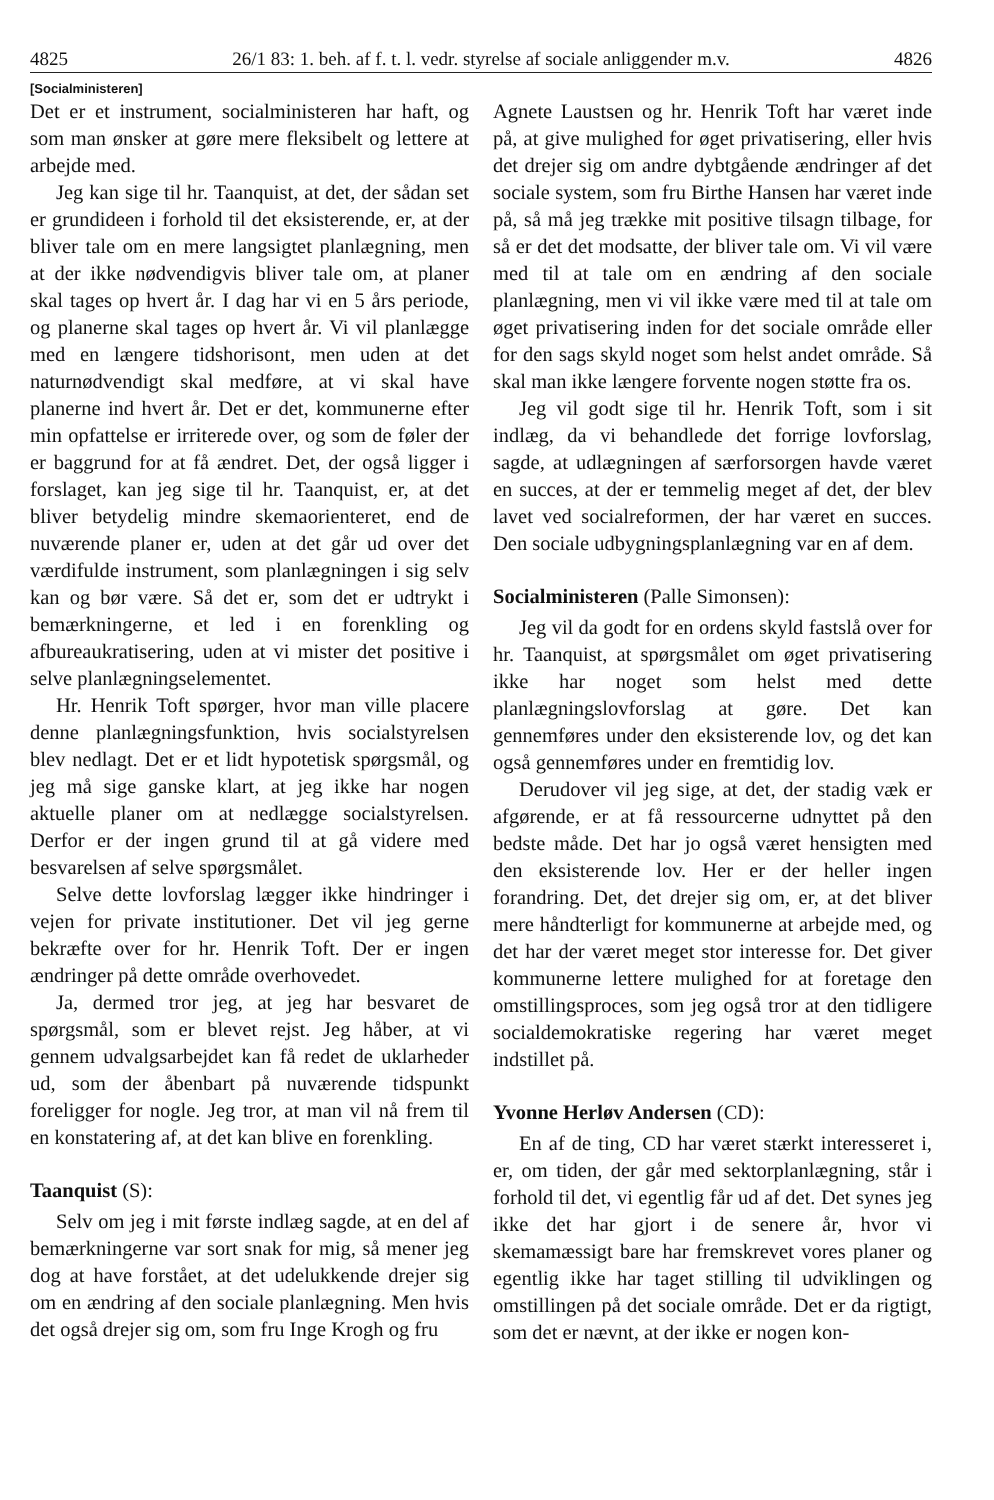4825 26/1 83: 1. beh. af f. t. l. vedr. styrelse af sociale anliggender m.v. 4826
[Socialministeren]
Det er et instrument, socialministeren har haft, og som man ønsker at gøre mere fleksibelt og lettere at arbejde med.
Jeg kan sige til hr. Taanquist, at det, der sådan set er grundideen i forhold til det eksisterende, er, at der bliver tale om en mere langsigtet planlægning, men at der ikke nødvendigvis bliver tale om, at planer skal tages op hvert år. I dag har vi en 5 års periode, og planerne skal tages op hvert år. Vi vil planlægge med en længere tidshorisont, men uden at det naturnødvendigt skal medføre, at vi skal have planerne ind hvert år. Det er det, kommunerne efter min opfattelse er irriterede over, og som de føler der er baggrund for at få ændret. Det, der også ligger i forslaget, kan jeg sige til hr. Taanquist, er, at det bliver betydelig mindre skemaorienteret, end de nuværende planer er, uden at det går ud over det værdifulde instrument, som planlægningen i sig selv kan og bør være. Så det er, som det er udtrykt i bemærkningerne, et led i en forenkling og afbureaukratisering, uden at vi mister det positive i selve planlægningselementet.
Hr. Henrik Toft spørger, hvor man ville placere denne planlægningsfunktion, hvis socialstyrelsen blev nedlagt. Det er et lidt hypotetisk spørgsmål, og jeg må sige ganske klart, at jeg ikke har nogen aktuelle planer om at nedlægge socialstyrelsen. Derfor er der ingen grund til at gå videre med besvarelsen af selve spørgsmålet.
Selve dette lovforslag lægger ikke hindringer i vejen for private institutioner. Det vil jeg gerne bekræfte over for hr. Henrik Toft. Der er ingen ændringer på dette område overhovedet.
Ja, dermed tror jeg, at jeg har besvaret de spørgsmål, som er blevet rejst. Jeg håber, at vi gennem udvalgsarbejdet kan få redet de uklarheder ud, som der åbenbart på nuværende tidspunkt foreligger for nogle. Jeg tror, at man vil nå frem til en konstatering af, at det kan blive en forenkling.
Taanquist (S):
Selv om jeg i mit første indlæg sagde, at en del af bemærkningerne var sort snak for mig, så mener jeg dog at have forstået, at det udelukkende drejer sig om en ændring af den sociale planlægning. Men hvis det også drejer sig om, som fru Inge Krogh og fru
Agnete Laustsen og hr. Henrik Toft har været inde på, at give mulighed for øget privatisering, eller hvis det drejer sig om andre dybtgående ændringer af det sociale system, som fru Birthe Hansen har været inde på, så må jeg trække mit positive tilsagn tilbage, for så er det det modsatte, der bliver tale om. Vi vil være med til at tale om en ændring af den sociale planlægning, men vi vil ikke være med til at tale om øget privatisering inden for det sociale område eller for den sags skyld noget som helst andet område. Så skal man ikke længere forvente nogen støtte fra os.
Jeg vil godt sige til hr. Henrik Toft, som i sit indlæg, da vi behandlede det forrige lovforslag, sagde, at udlægningen af særforsorgen havde været en succes, at der er temmelig meget af det, der blev lavet ved socialreformen, der har været en succes. Den sociale udbygningsplanlægning var en af dem.
Socialministeren (Palle Simonsen):
Jeg vil da godt for en ordens skyld fastslå over for hr. Taanquist, at spørgsmålet om øget privatisering ikke har noget som helst med dette planlægningslovforslag at gøre. Det kan gennemføres under den eksisterende lov, og det kan også gennemføres under en fremtidig lov.
Derudover vil jeg sige, at det, der stadig væk er afgørende, er at få ressourcerne udnyttet på den bedste måde. Det har jo også været hensigten med den eksisterende lov. Her er der heller ingen forandring. Det, det drejer sig om, er, at det bliver mere håndterligt for kommunerne at arbejde med, og det har der været meget stor interesse for. Det giver kommunerne lettere mulighed for at foretage den omstillingsproces, som jeg også tror at den tidligere socialdemokratiske regering har været meget indstillet på.
Yvonne Herløv Andersen (CD):
En af de ting, CD har været stærkt interesseret i, er, om tiden, der går med sektorplanlægning, står i forhold til det, vi egentlig får ud af det. Det synes jeg ikke det har gjort i de senere år, hvor vi skemamæssigt bare har fremskrevet vores planer og egentlig ikke har taget stilling til udviklingen og omstillingen på det sociale område. Det er da rigtigt, som det er nævnt, at der ikke er nogen kon-